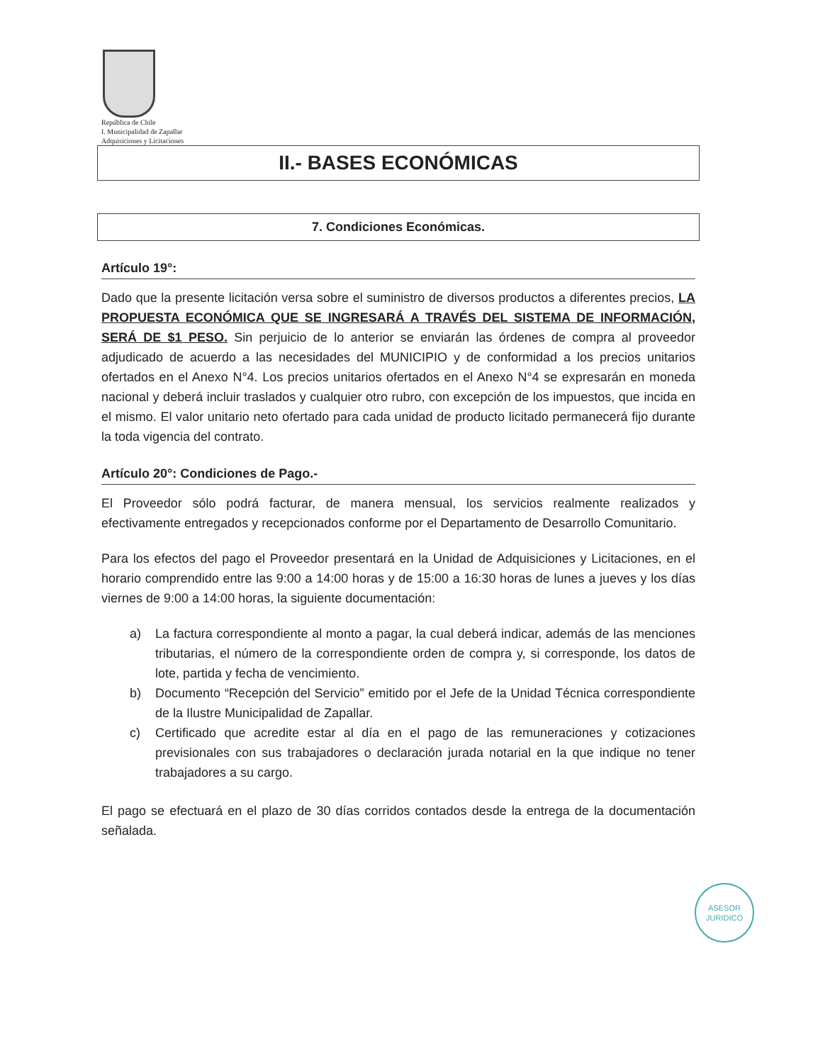República de Chile
I. Municipalidad de Zapallar
Adquisiciones y Licitaciones
II.- BASES ECONÓMICAS
7. Condiciones Económicas.
Artículo 19°:
Dado que la presente licitación versa sobre el suministro de diversos productos a diferentes precios, LA PROPUESTA ECONÓMICA QUE SE INGRESARÁ A TRAVÉS DEL SISTEMA DE INFORMACIÓN, SERÁ DE $1 PESO. Sin perjuicio de lo anterior se enviarán las órdenes de compra al proveedor adjudicado de acuerdo a las necesidades del MUNICIPIO y de conformidad a los precios unitarios ofertados en el Anexo N°4. Los precios unitarios ofertados en el Anexo N°4 se expresarán en moneda nacional y deberá incluir traslados y cualquier otro rubro, con excepción de los impuestos, que incida en el mismo. El valor unitario neto ofertado para cada unidad de producto licitado permanecerá fijo durante la toda vigencia del contrato.
Artículo 20°: Condiciones de Pago.-
El Proveedor sólo podrá facturar, de manera mensual, los servicios realmente realizados y efectivamente entregados y recepcionados conforme por el Departamento de Desarrollo Comunitario.
Para los efectos del pago el Proveedor presentará en la Unidad de Adquisiciones y Licitaciones, en el horario comprendido entre las 9:00 a 14:00 horas y de 15:00 a 16:30 horas de lunes a jueves y los días viernes de 9:00 a 14:00 horas, la siguiente documentación:
a) La factura correspondiente al monto a pagar, la cual deberá indicar, además de las menciones tributarias, el número de la correspondiente orden de compra y, si corresponde, los datos de lote, partida y fecha de vencimiento.
b) Documento “Recepción del Servicio” emitido por el Jefe de la Unidad Técnica correspondiente de la Ilustre Municipalidad de Zapallar.
c) Certificado que acredite estar al día en el pago de las remuneraciones y cotizaciones previsionales con sus trabajadores o declaración jurada notarial en la que indique no tener trabajadores a su cargo.
El pago se efectuará en el plazo de 30 días corridos contados desde la entrega de la documentación señalada.
ASESOR
JURIDICO